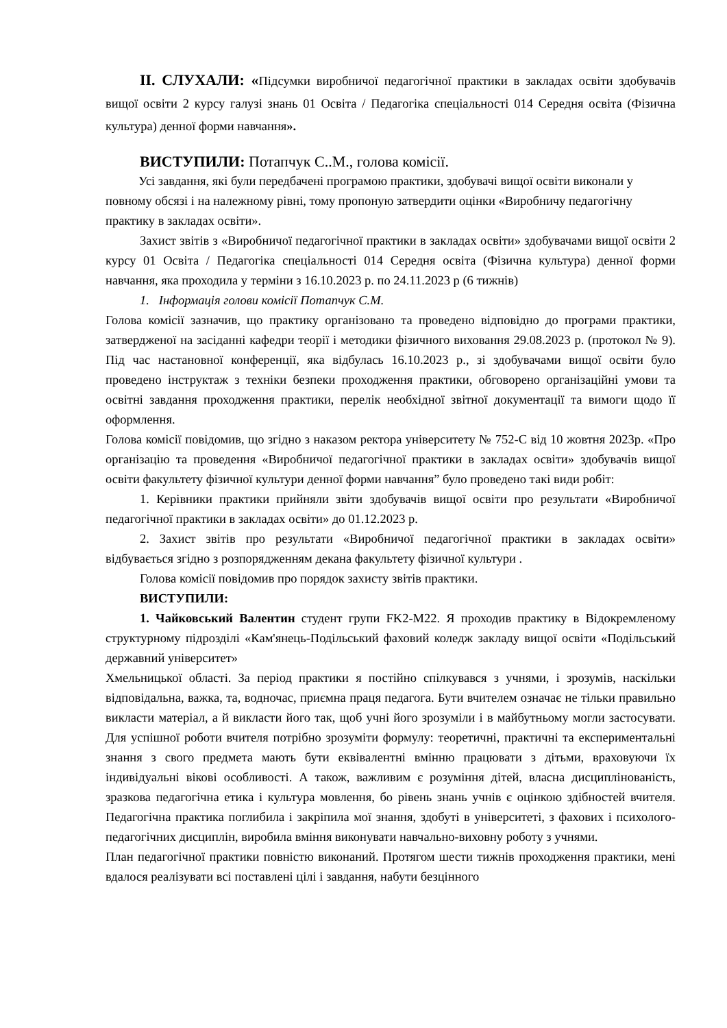ІІ. СЛУХАЛИ: «Підсумки виробничої педагогічної практики в закладах освіти здобувачів вищої освіти 2 курсу галузі знань 01 Освіта / Педагогіка спеціальності 014 Середня освіта (Фізична культура) денної форми навчання».
ВИСТУПИЛИ: Потапчук С..М., голова комісії.
Усі завдання, які були передбачені програмою практики, здобувачі вищої освіти виконали у повному обсязі і на належному рівні, тому пропоную затвердити оцінки «Виробничу педагогічну практику в закладах освіти».
Захист звітів з «Виробничої педагогічної практики в закладах освіти» здобувачами вищої освіти 2 курсу 01 Освіта / Педагогіка спеціальності 014 Середня освіта (Фізична культура) денної форми навчання, яка проходила у терміни з 16.10.2023 р. по 24.11.2023 р (6 тижнів)
1. Інформація голови комісії Потапчук С.М.
Голова комісії зазначив, що практику організовано та проведено відповідно до програми практики, затвердженої на засіданні кафедри теорії і методики фізичного виховання 29.08.2023 р. (протокол № 9). Під час настановної конференції, яка відбулась 16.10.2023 р., зі здобувачами вищої освіти було проведено інструктаж з техніки безпеки проходження практики, обговорено організаційні умови та освітні завдання проходження практики, перелік необхідної звітної документації та вимоги щодо її оформлення.
Голова комісії повідомив, що згідно з наказом ректора університету № 752-С від 10 жовтня 2023р. «Про організацію та проведення «Виробничої педагогічної практики в закладах освіти» здобувачів вищої освіти факультету фізичної культури денної форми навчання” було проведено такі види робіт:
1. Керівники практики прийняли звіти здобувачів вищої освіти про результати «Виробничої педагогічної практики в закладах освіти» до 01.12.2023 р.
2. Захист звітів про результати «Виробничої педагогічної практики в закладах освіти» відбувається згідно з розпорядженням декана факультету фізичної культури .
Голова комісії повідомив про порядок захисту звітів практики.
ВИСТУПИЛИ:
1. Чайковський Валентин студент групи FK2-M22. Я проходив практику в Відокремленому структурному підрозділі «Кам'янець-Подільський фаховий коледж закладу вищої освіти «Подільський державний університет»
Хмельницької області. За період практики я постійно спілкувався з учнями, і зрозумів, наскільки відповідальна, важка, та, водночас, приємна праця педагога. Бути вчителем означає не тільки правильно викласти матеріал, а й викласти його так, щоб учні його зрозуміли і в майбутньому могли застосувати. Для успішної роботи вчителя потрібно зрозуміти формулу: теоретичні, практичні та експериментальні знання з свого предмета мають бути еквівалентні вмінню працювати з дітьми, враховуючи їх індивідуальні вікові особливості. А також, важливим є розуміння дітей, власна дисциплінованість, зразкова педагогічна етика і культура мовлення, бо рівень знань учнів є оцінкою здібностей вчителя. Педагогічна практика поглибила і закріпила мої знання, здобуті в університеті, з фахових і психолого-педагогічних дисциплін, виробила вміння виконувати навчально-виховну роботу з учнями.
План педагогічної практики повністю виконаний. Протягом шести тижнів проходження практики, мені вдалося реалізувати всі поставлені цілі і завдання, набути безцінного